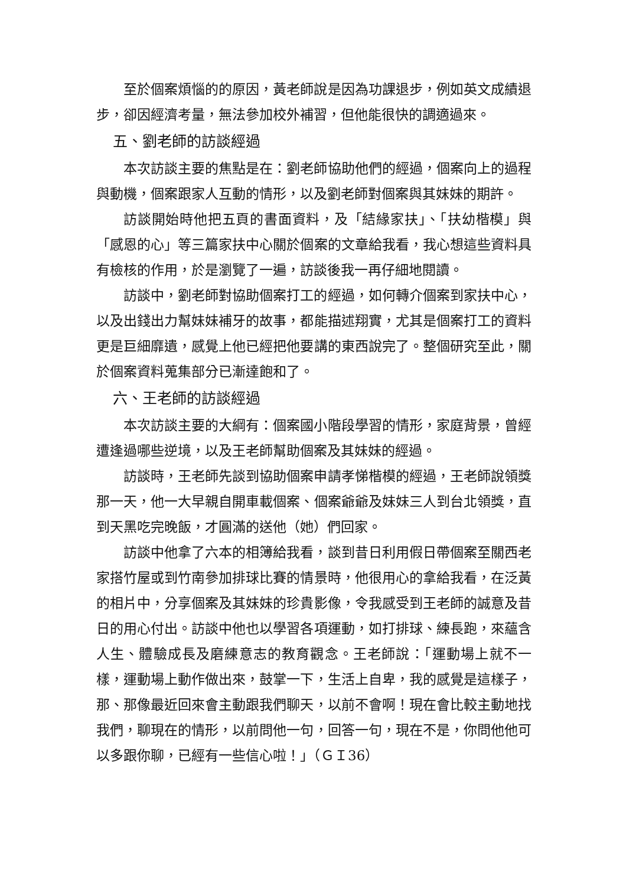至於個案煩惱的的原因，黃老師說是因為功課退步，例如英文成績退步，卻因經濟考量，無法參加校外補習，但他能很快的調適過來。
五、劉老師的訪談經過
本次訪談主要的焦點是在：劉老師協助他們的經過，個案向上的過程與動機，個案跟家人互動的情形，以及劉老師對個案與其妹妹的期許。
訪談開始時他把五頁的書面資料，及「結緣家扶」、「扶幼楷模」與「感恩的心」等三篇家扶中心關於個案的文章給我看，我心想這些資料具有檢核的作用，於是瀏覽了一遍，訪談後我一再仔細地閱讀。
訪談中，劉老師對協助個案打工的經過，如何轉介個案到家扶中心，以及出錢出力幫妹妹補牙的故事，都能描述翔實，尤其是個案打工的資料更是巨細靡遺，感覺上他已經把他要講的東西說完了。整個研究至此，關於個案資料蒐集部分已漸達飽和了。
六、王老師的訪談經過
本次訪談主要的大綱有：個案國小階段學習的情形，家庭背景，曾經遭逢過哪些逆境，以及王老師幫助個案及其妹妹的經過。
訪談時，王老師先談到協助個案申請孝悌楷模的經過，王老師說領獎那一天，他一大早親自開車載個案、個案爺爺及妹妹三人到台北領獎，直到天黑吃完晚飯，才圓滿的送他（她）們回家。
訪談中他拿了六本的相簿給我看，談到昔日利用假日帶個案至關西老家搭竹屋或到竹南參加排球比賽的情景時，他很用心的拿給我看，在泛黃的相片中，分享個案及其妹妹的珍貴影像，令我感受到王老師的誠意及昔日的用心付出。訪談中他也以學習各項運動，如打排球、練長跑，來蘊含人生、體驗成長及磨練意志的教育觀念。王老師說：「運動場上就不一樣，運動場上動作做出來，鼓掌一下，生活上自卑，我的感覺是這樣子，那、那像最近回來會主動跟我們聊天，以前不會啊！現在會比較主動地找我們，聊現在的情形，以前問他一句，回答一句，現在不是，你問他他可以多跟你聊，已經有一些信心啦！」（ＧＩ36）